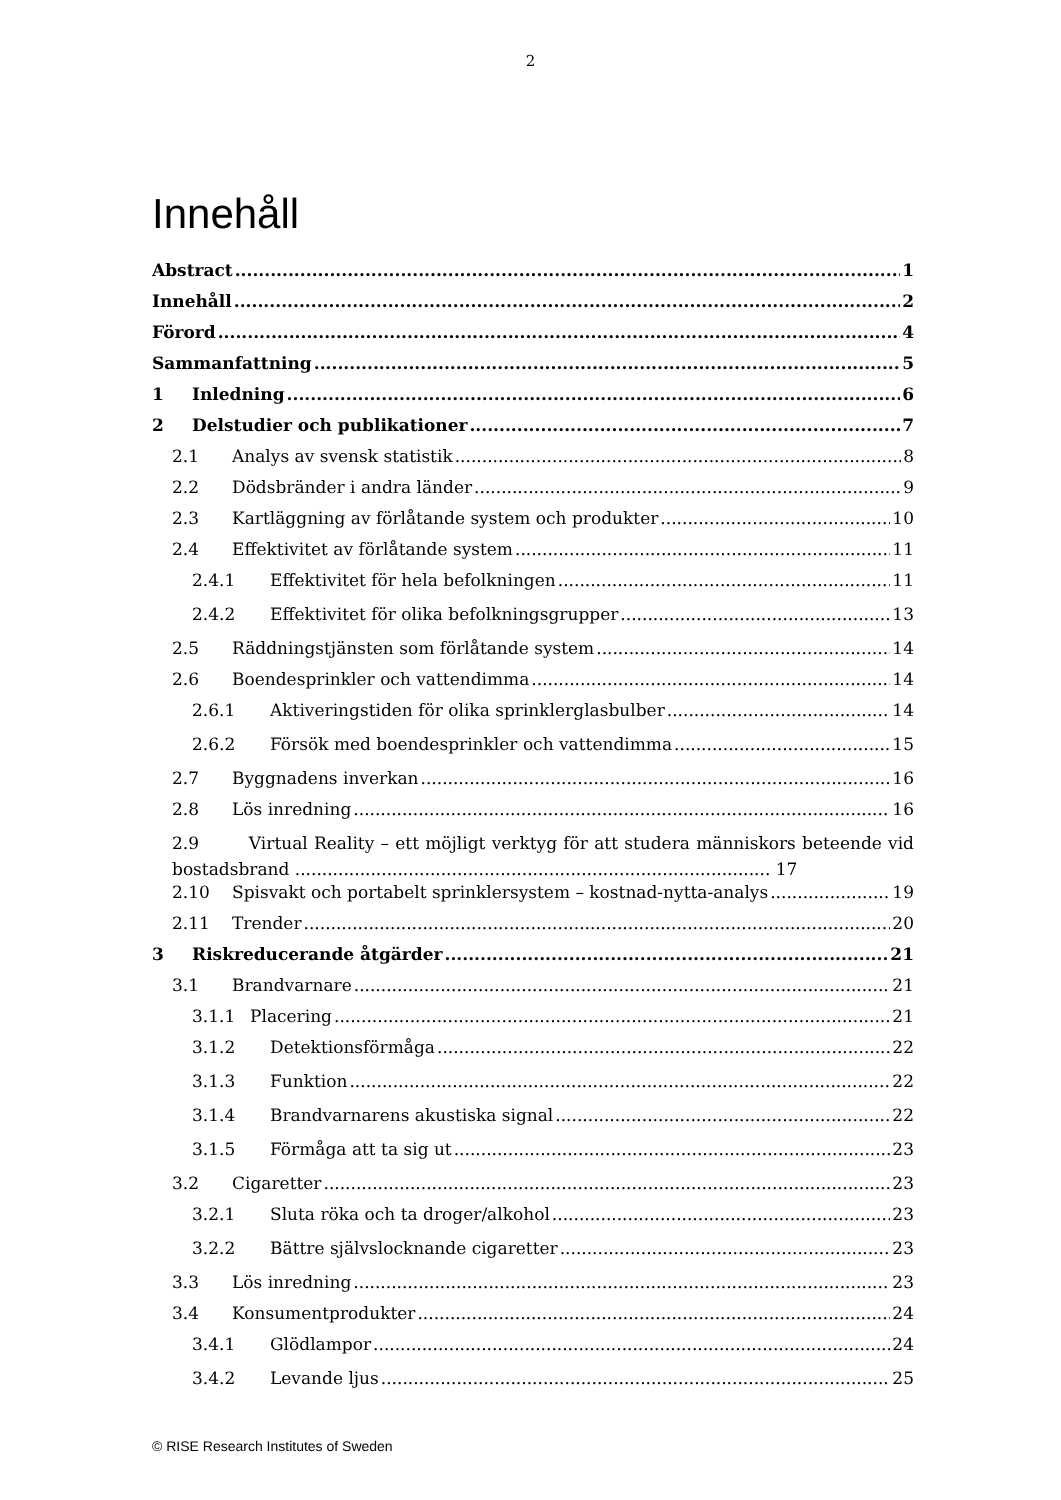2
Innehåll
Abstract 1
Innehåll 2
Förord 4
Sammanfattning 5
1 Inledning 6
2 Delstudier och publikationer 7
2.1 Analys av svensk statistik 8
2.2 Dödsbränder i andra länder 9
2.3 Kartläggning av förlåtande system och produkter 10
2.4 Effektivitet av förlåtande system 11
2.4.1 Effektivitet för hela befolkningen 11
2.4.2 Effektivitet för olika befolkningsgrupper 13
2.5 Räddningstjänsten som förlåtande system 14
2.6 Boendesprinkler och vattendimma 14
2.6.1 Aktiveringstiden för olika sprinklerglasbulber 14
2.6.2 Försök med boendesprinkler och vattendimma 15
2.7 Byggnadens inverkan 16
2.8 Lös inredning 16
2.9 Virtual Reality – ett möjligt verktyg för att studera människors beteende vid bostadsbrand ........................................................................................ 17
2.10 Spisvakt och portabelt sprinklersystem – kostnad-nytta-analys 19
2.11 Trender 20
3 Riskreducerande åtgärder 21
3.1 Brandvarnare 21
3.1.1 Placering 21
3.1.2 Detektionsförmåga 22
3.1.3 Funktion 22
3.1.4 Brandvarnarens akustiska signal 22
3.1.5 Förmåga att ta sig ut 23
3.2 Cigaretter 23
3.2.1 Sluta röka och ta droger/alkohol 23
3.2.2 Bättre självslocknande cigaretter 23
3.3 Lös inredning 23
3.4 Konsumentprodukter 24
3.4.1 Glödlampor 24
3.4.2 Levande ljus 25
© RISE Research Institutes of Sweden